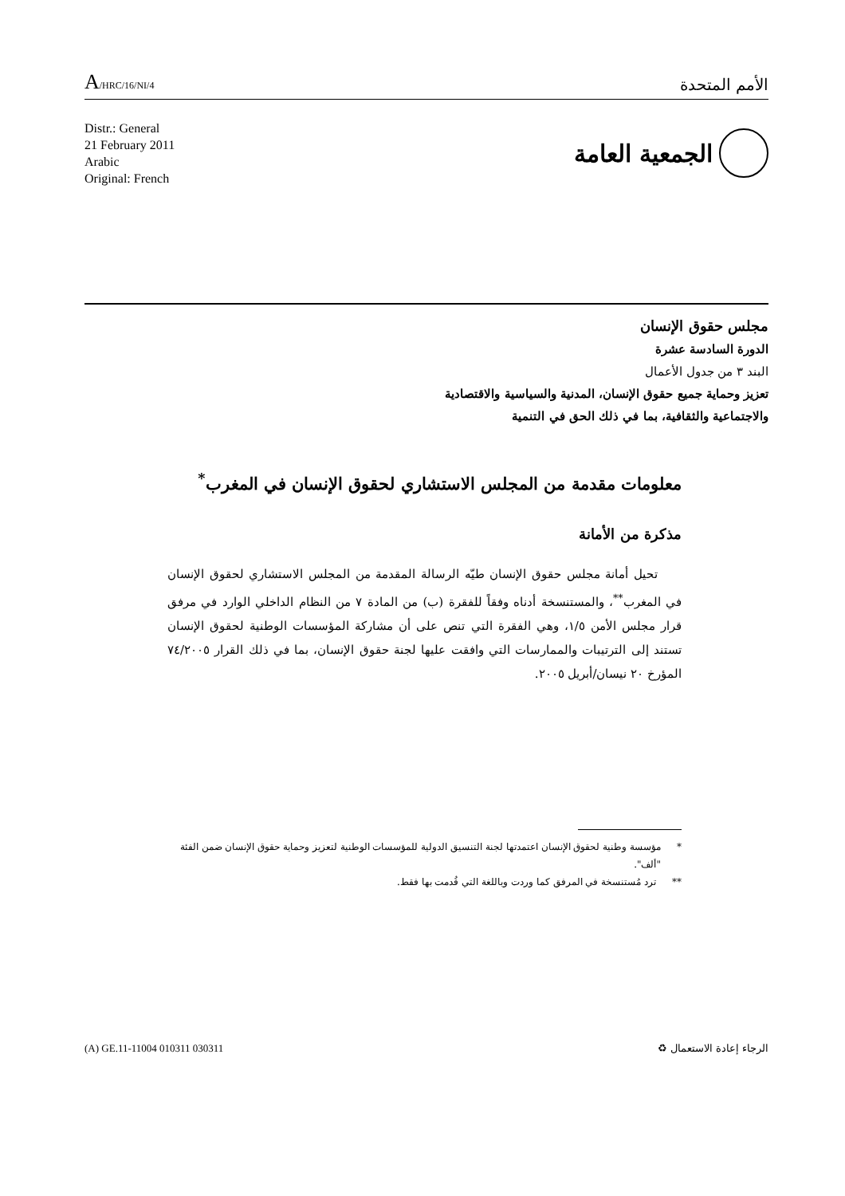A/HRC/16/NI/4
الأمم المتحدة
Distr.: General
21 February 2011
Arabic
Original: French
الجمعية العامة
مجلس حقوق الإنسان
الدورة السادسة عشرة
البند ٣ من جدول الأعمال
تعزيز وحماية جميع حقوق الإنسان، المدنية والسياسية والاقتصادية
والاجتماعية والثقافية، بما في ذلك الحق في التنمية
معلومات مقدمة من المجلس الاستشاري لحقوق الإنسان في المغرب<sup>*</sup>
مذكرة من الأمانة
تحيل أمانة مجلس حقوق الإنسان طيّه الرسالة المقدمة من المجلس الاستشاري لحقوق الإنسان في المغرب<sup>**</sup>، والمستنسخة أدناه وفقاً للفقرة (ب) من المادة ٧ من النظام الداخلي الوارد في مرفق قرار مجلس الأمن ١/٥، وهي الفقرة التي تنص على أن مشاركة المؤسسات الوطنية لحقوق الإنسان تستند إلى الترتيبات والممارسات التي وافقت عليها لجنة حقوق الإنسان، بما في ذلك القرار ٧٤/٢٠٠٥ المؤرخ ٢٠ نيسان/أبريل ٢٠٠٥.
* مؤسسة وطنية لحقوق الإنسان اعتمدتها لجنة التنسيق الدولية للمؤسسات الوطنية لتعزيز وحماية حقوق الإنسان ضمن الفئة "ألف".
** ترد مُستنسخة في المرفق كما وردت وباللغة التي قُدمت بها فقط.
(A) GE.11-11004 010311 030311 ♻ الرجاء إعادة الاستعمال